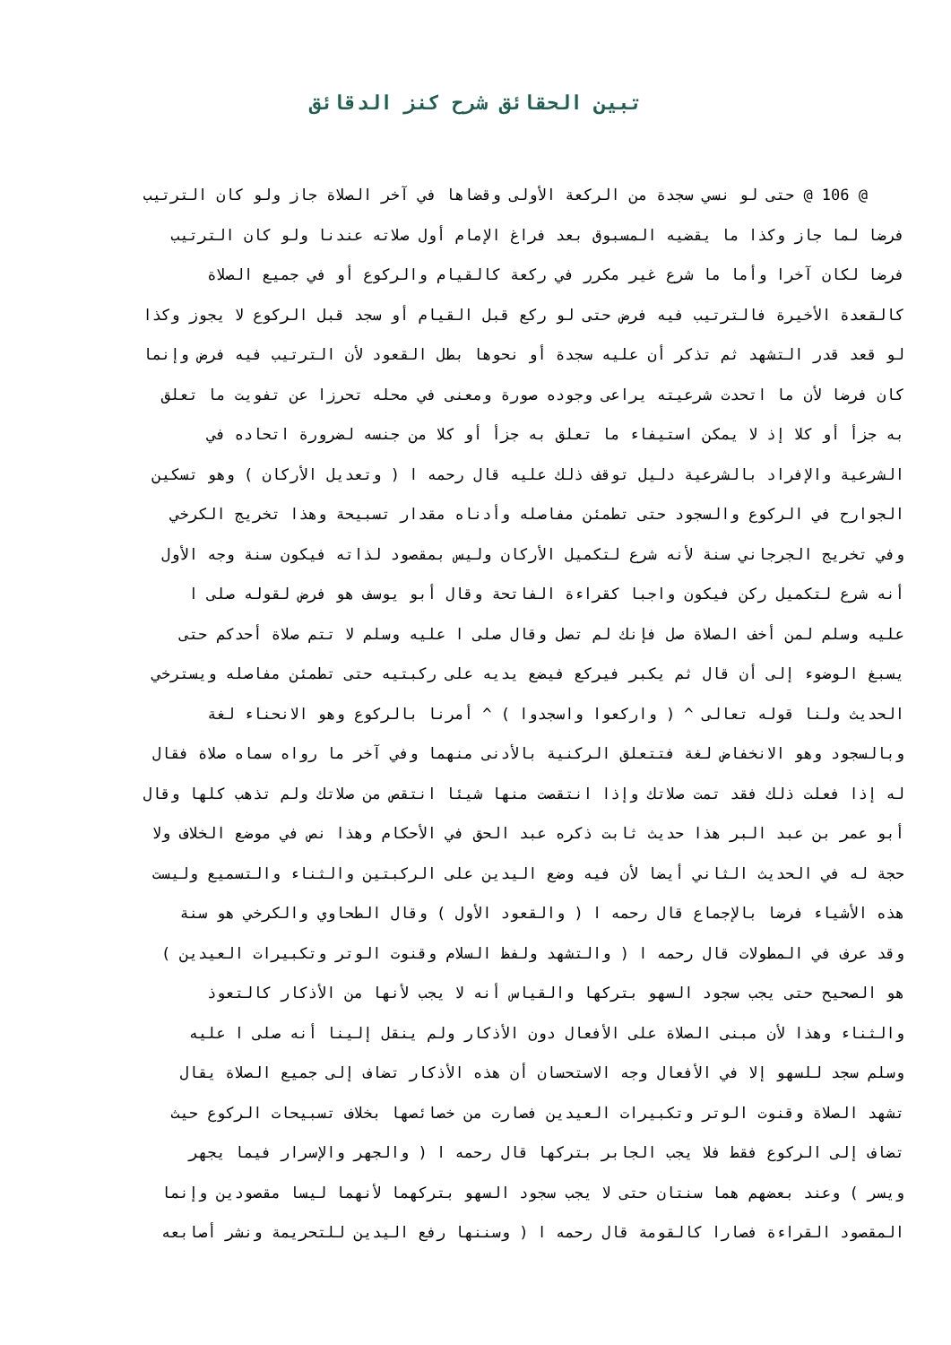تبين الحقائق شرح كنز الدقائق
@ 106 @ حتى لو نسي سجدة من الركعة الأولى وقضاها في آخر الصلاة جاز ولو كان الترتيب
فرضا لما جاز وكذا ما يقضيه المسبوق بعد فراغ الإمام أول صلاته عندنا ولو كان الترتيب
فرضا لكان آخرا وأما ما شرع غير مكرر في ركعة كالقيام والركوع أو في جميع الصلاة
كالقعدة الأخيرة فالترتيب فيه فرض حتى لو ركع قبل القيام أو سجد قبل الركوع لا يجوز وكذا
لو قعد قدر التشهد ثم تذكر أن عليه سجدة أو نحوها بطل القعود لأن الترتيب فيه فرض وإنما
كان فرضا لأن ما اتحدت شرعيته يراعى وجوده صورة ومعنى في محله تحرزا عن تفويت ما تعلق
به جزأ أو كلا إذ لا يمكن استيفاء ما تعلق به جزأ أو كلا من جنسه لضرورة اتحاده في
الشرعية والإفراد بالشرعية دليل توقف ذلك عليه قال رحمه ا ( وتعديل الأركان ) وهو تسكين
الجوارح في الركوع والسجود حتى تطمئن مفاصله وأدناه مقدار تسبيحة وهذا تخريج الكرخي
وفي تخريج الجرجاني سنة لأنه شرع لتكميل الأركان وليس بمقصود لذاته فيكون سنة وجه الأول
أنه شرع لتكميل ركن فيكون واجبا كقراءة الفاتحة وقال أبو يوسف هو فرض لقوله صلى ا
عليه وسلم لمن أخف الصلاة صل فإنك لم تصل وقال صلى ا عليه وسلم لا تتم صلاة أحدكم حتى
يسبغ الوضوء إلى أن قال ثم يكبر فيركع فيضع يديه على ركبتيه حتى تطمئن مفاصله ويسترخي
الحديث ولنا قوله تعالى ^ ( واركعوا واسجدوا ) ^ أمرنا بالركوع وهو الانحناء لغة
وبالسجود وهو الانخفاض لغة فتتعلق الركنية بالأدنى منهما وفي آخر ما رواه سماه صلاة فقال
له إذا فعلت ذلك فقد تمت صلاتك وإذا انتقصت منها شيئا انتقص من صلاتك ولم تذهب كلها وقال
أبو عمر بن عبد البر هذا حديث ثابت ذكره عبد الحق في الأحكام وهذا نص في موضع الخلاف ولا
حجة له في الحديث الثاني أيضا لأن فيه وضع اليدين على الركبتين والثناء والتسميع وليست
هذه الأشياء فرضا بالإجماع قال رحمه ا ( والقعود الأول ) وقال الطحاوي والكرخي هو سنة
وقد عرف في المطولات قال رحمه ا ( والتشهد ولفظ السلام وقنوت الوتر وتكبيرات العيدين )
هو الصحيح حتى يجب سجود السهو بتركها والقياس أنه لا يجب لأنها من الأذكار كالتعوذ
والثناء وهذا لأن مبنى الصلاة على الأفعال دون الأذكار ولم ينقل إلينا أنه صلى ا عليه
وسلم سجد للسهو إلا في الأفعال وجه الاستحسان أن هذه الأذكار تضاف إلى جميع الصلاة يقال
تشهد الصلاة وقنوت الوتر وتكبيرات العيدين فصارت من خصائصها بخلاف تسبيحات الركوع حيث
تضاف إلى الركوع فقط فلا يجب الجابر بتركها قال رحمه ا ( والجهر والإسرار فيما يجهر
ويسر ) وعند بعضهم هما سنتان حتى لا يجب سجود السهو بتركهما لأنهما ليسا مقصودين وإنما
المقصود القراءة فصارا كالقومة قال رحمه ا ( وسننها رفع اليدين للتحريمة ونشر أصابعه